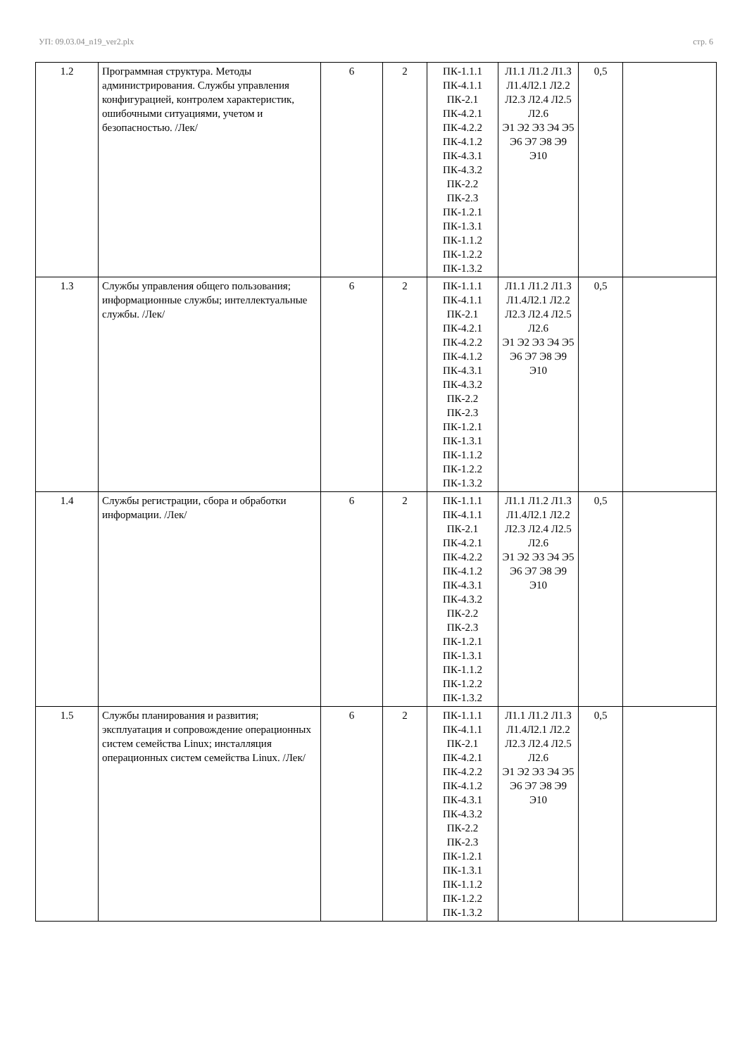УП: 09.03.04_n19_ver2.plx стр. 6
| 1.2 | Программная структура. Методы администрирования. Службы управления конфигурацией, контролем характеристик, ошибочными ситуациями, учетом и безопасностью. /Лек/ | 6 | 2 | ПК-1.1.1 ПК-4.1.1 ПК-2.1 ПК-4.2.1 ПК-4.2.2 ПК-4.1.2 ПК-4.3.1 ПК-4.3.2 ПК-2.2 ПК-2.3 ПК-1.2.1 ПК-1.3.1 ПК-1.1.2 ПК-1.2.2 ПК-1.3.2 | Л1.1 Л1.2 Л1.3 Л1.4Л2.1 Л2.2 Л2.3 Л2.4 Л2.5 Л2.6 Э1 Э2 Э3 Э4 Э5 Э6 Э7 Э8 Э9 Э10 | 0,5 | |
| 1.3 | Службы управления общего пользования; информационные службы; интеллектуальные службы. /Лек/ | 6 | 2 | ПК-1.1.1 ПК-4.1.1 ПК-2.1 ПК-4.2.1 ПК-4.2.2 ПК-4.1.2 ПК-4.3.1 ПК-4.3.2 ПК-2.2 ПК-2.3 ПК-1.2.1 ПК-1.3.1 ПК-1.1.2 ПК-1.2.2 ПК-1.3.2 | Л1.1 Л1.2 Л1.3 Л1.4Л2.1 Л2.2 Л2.3 Л2.4 Л2.5 Л2.6 Э1 Э2 Э3 Э4 Э5 Э6 Э7 Э8 Э9 Э10 | 0,5 | |
| 1.4 | Службы регистрации, сбора и обработки информации. /Лек/ | 6 | 2 | ПК-1.1.1 ПК-4.1.1 ПК-2.1 ПК-4.2.1 ПК-4.2.2 ПК-4.1.2 ПК-4.3.1 ПК-4.3.2 ПК-2.2 ПК-2.3 ПК-1.2.1 ПК-1.3.1 ПК-1.1.2 ПК-1.2.2 ПК-1.3.2 | Л1.1 Л1.2 Л1.3 Л1.4Л2.1 Л2.2 Л2.3 Л2.4 Л2.5 Л2.6 Э1 Э2 Э3 Э4 Э5 Э6 Э7 Э8 Э9 Э10 | 0,5 | |
| 1.5 | Службы планирования и развития; эксплуатация и сопровождение операционных систем семейства Linux; инсталляция операционных систем семейства Linux. /Лек/ | 6 | 2 | ПК-1.1.1 ПК-4.1.1 ПК-2.1 ПК-4.2.1 ПК-4.2.2 ПК-4.1.2 ПК-4.3.1 ПК-4.3.2 ПК-2.2 ПК-2.3 ПК-1.2.1 ПК-1.3.1 ПК-1.1.2 ПК-1.2.2 ПК-1.3.2 | Л1.1 Л1.2 Л1.3 Л1.4Л2.1 Л2.2 Л2.3 Л2.4 Л2.5 Л2.6 Э1 Э2 Э3 Э4 Э5 Э6 Э7 Э8 Э9 Э10 | 0,5 | |